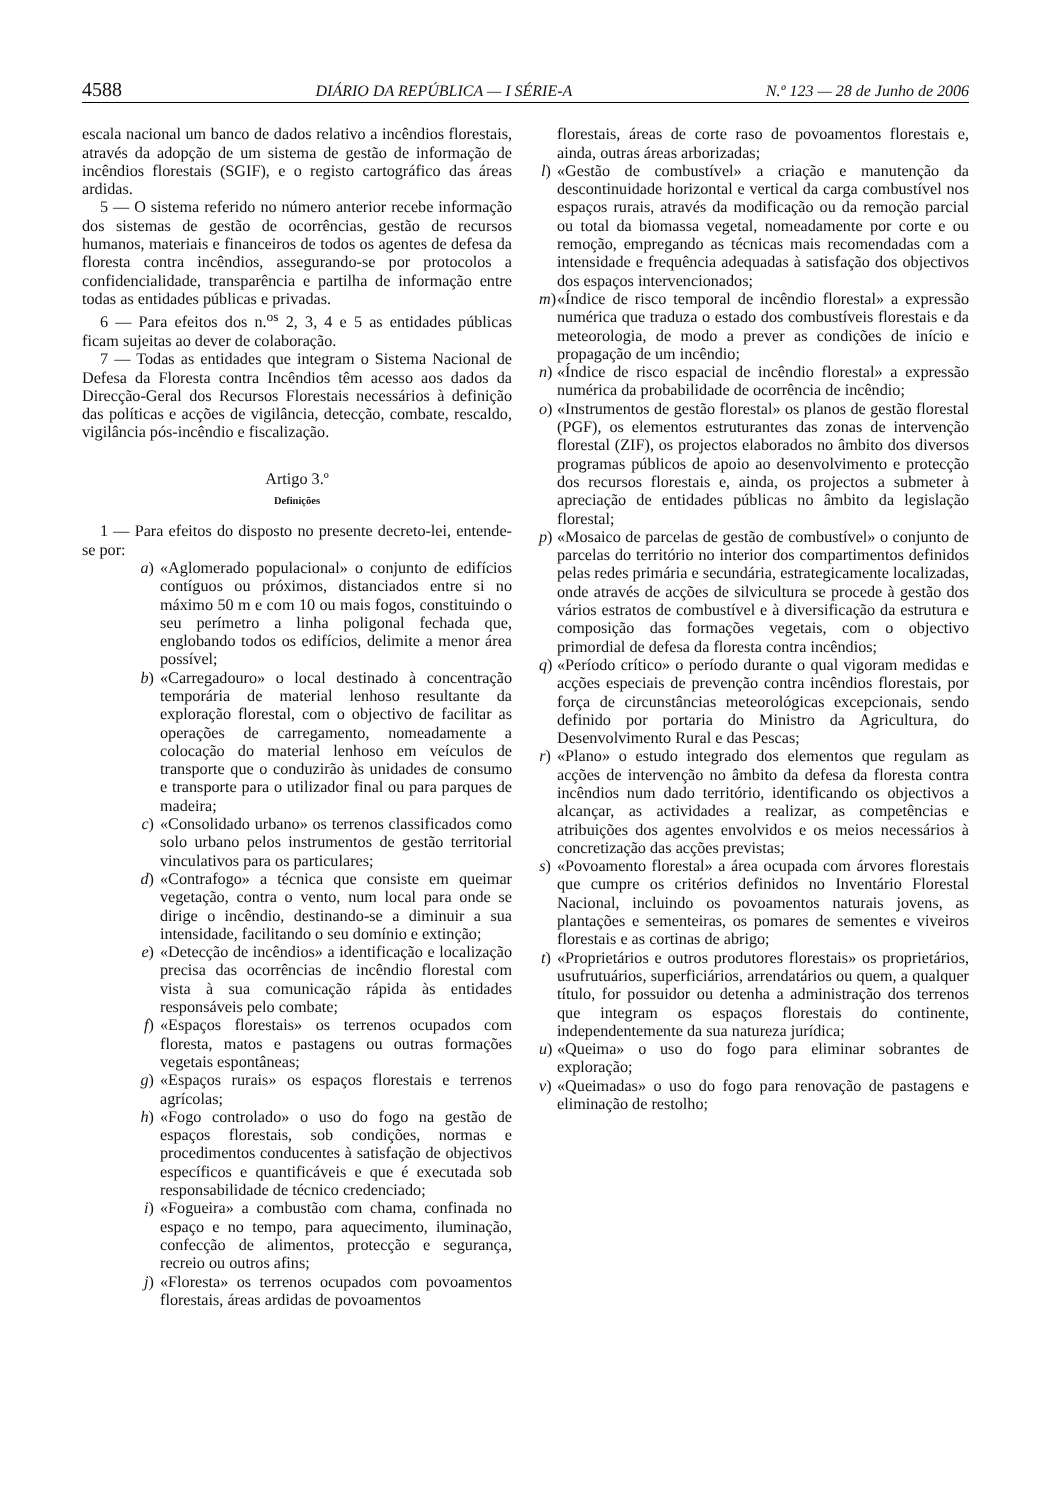4588 DIÁRIO DA REPÚBLICA — I SÉRIE-A N.º 123 — 28 de Junho de 2006
escala nacional um banco de dados relativo a incêndios florestais, através da adopção de um sistema de gestão de informação de incêndios florestais (SGIF), e o registo cartográfico das áreas ardidas.
5 — O sistema referido no número anterior recebe informação dos sistemas de gestão de ocorrências, gestão de recursos humanos, materiais e financeiros de todos os agentes de defesa da floresta contra incêndios, assegurando-se por protocolos a confidencialidade, transparência e partilha de informação entre todas as entidades públicas e privadas.
6 — Para efeitos dos n.<sup>os</sup> 2, 3, 4 e 5 as entidades públicas ficam sujeitas ao dever de colaboração.
7 — Todas as entidades que integram o Sistema Nacional de Defesa da Floresta contra Incêndios têm acesso aos dados da Direcção-Geral dos Recursos Florestais necessários à definição das políticas e acções de vigilância, detecção, combate, rescaldo, vigilância pós-incêndio e fiscalização.
Artigo 3.º
Definições
1 — Para efeitos do disposto no presente decreto-lei, entende-se por:
a) «Aglomerado populacional» o conjunto de edifícios contíguos ou próximos, distanciados entre si no máximo 50 m e com 10 ou mais fogos, constituindo o seu perímetro a linha poligonal fechada que, englobando todos os edifícios, delimite a menor área possível;
b) «Carregadouro» o local destinado à concentração temporária de material lenhoso resultante da exploração florestal, com o objectivo de facilitar as operações de carregamento, nomeadamente a colocação do material lenhoso em veículos de transporte que o conduzirão às unidades de consumo e transporte para o utilizador final ou para parques de madeira;
c) «Consolidado urbano» os terrenos classificados como solo urbano pelos instrumentos de gestão territorial vinculativos para os particulares;
d) «Contrafogo» a técnica que consiste em queimar vegetação, contra o vento, num local para onde se dirige o incêndio, destinando-se a diminuir a sua intensidade, facilitando o seu domínio e extinção;
e) «Detecção de incêndios» a identificação e localização precisa das ocorrências de incêndio florestal com vista à sua comunicação rápida às entidades responsáveis pelo combate;
f) «Espaços florestais» os terrenos ocupados com floresta, matos e pastagens ou outras formações vegetais espontâneas;
g) «Espaços rurais» os espaços florestais e terrenos agrícolas;
h) «Fogo controlado» o uso do fogo na gestão de espaços florestais, sob condições, normas e procedimentos conducentes à satisfação de objectivos específicos e quantificáveis e que é executada sob responsabilidade de técnico credenciado;
i) «Fogueira» a combustão com chama, confinada no espaço e no tempo, para aquecimento, iluminação, confecção de alimentos, protecção e segurança, recreio ou outros afins;
j) «Floresta» os terrenos ocupados com povoamentos florestais, áreas ardidas de povoamentos
florestais, áreas de corte raso de povoamentos florestais e, ainda, outras áreas arborizadas;
l) «Gestão de combustível» a criação e manutenção da descontinuidade horizontal e vertical da carga combustível nos espaços rurais, através da modificação ou da remoção parcial ou total da biomassa vegetal, nomeadamente por corte e ou remoção, empregando as técnicas mais recomendadas com a intensidade e frequência adequadas à satisfação dos objectivos dos espaços intervencionados;
m) «Índice de risco temporal de incêndio florestal» a expressão numérica que traduza o estado dos combustíveis florestais e da meteorologia, de modo a prever as condições de início e propagação de um incêndio;
n) «Índice de risco espacial de incêndio florestal» a expressão numérica da probabilidade de ocorrência de incêndio;
o) «Instrumentos de gestão florestal» os planos de gestão florestal (PGF), os elementos estruturantes das zonas de intervenção florestal (ZIF), os projectos elaborados no âmbito dos diversos programas públicos de apoio ao desenvolvimento e protecção dos recursos florestais e, ainda, os projectos a submeter à apreciação de entidades públicas no âmbito da legislação florestal;
p) «Mosaico de parcelas de gestão de combustível» o conjunto de parcelas do território no interior dos compartimentos definidos pelas redes primária e secundária, estrategicamente localizadas, onde através de acções de silvicultura se procede à gestão dos vários estratos de combustível e à diversificação da estrutura e composição das formações vegetais, com o objectivo primordial de defesa da floresta contra incêndios;
q) «Período crítico» o período durante o qual vigoram medidas e acções especiais de prevenção contra incêndios florestais, por força de circunstâncias meteorológicas excepcionais, sendo definido por portaria do Ministro da Agricultura, do Desenvolvimento Rural e das Pescas;
r) «Plano» o estudo integrado dos elementos que regulam as acções de intervenção no âmbito da defesa da floresta contra incêndios num dado território, identificando os objectivos a alcançar, as actividades a realizar, as competências e atribuições dos agentes envolvidos e os meios necessários à concretização das acções previstas;
s) «Povoamento florestal» a área ocupada com árvores florestais que cumpre os critérios definidos no Inventário Florestal Nacional, incluindo os povoamentos naturais jovens, as plantações e sementeiras, os pomares de sementes e viveiros florestais e as cortinas de abrigo;
t) «Proprietários e outros produtores florestais» os proprietários, usufrutuários, superficiários, arrendatários ou quem, a qualquer título, for possuidor ou detenha a administração dos terrenos que integram os espaços florestais do continente, independentemente da sua natureza jurídica;
u) «Queima» o uso do fogo para eliminar sobrantes de exploração;
v) «Queimadas» o uso do fogo para renovação de pastagens e eliminação de restolho;